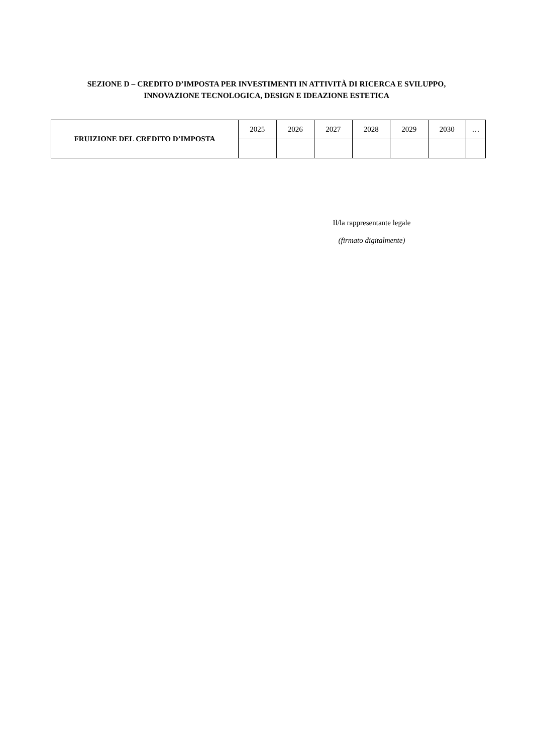SEZIONE D – CREDITO D’IMPOSTA PER INVESTIMENTI IN ATTIVITÀ DI RICERCA E SVILUPPO,
INNOVAZIONE TECNOLOGICA, DESIGN E IDEAZIONE ESTETICA
| FRUIZIONE DEL CREDITO D’IMPOSTA | 2025 | 2026 | 2027 | 2028 | 2029 | 2030 | … |
Il/la rappresentante legale
(firmato digitalmente)